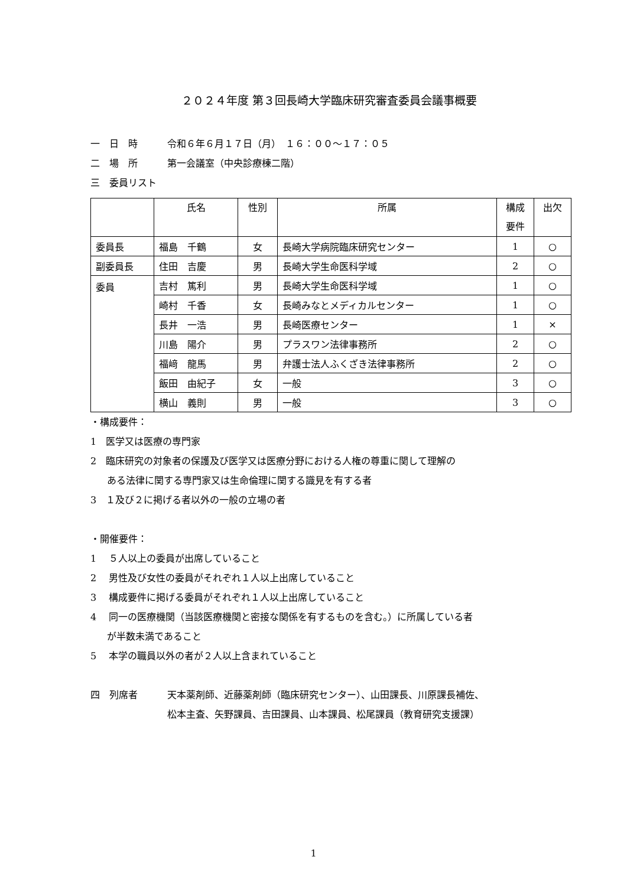２０２４年度 第３回長崎大学臨床研究審査委員会議事概要
一　日　時 令和６年６月１７日（月）　１６：００～１７：０５
二　場　所 第一会議室（中央診療棟二階）
三　委員リスト
| | 氏名 | 性別 | 所属 | 構成 要件 | 出欠 |
| --- | --- | --- | --- | --- | --- |
| 委員長 | 福島 千鶴 | 女 | 長崎大学病院臨床研究センター | 1 | ○ |
| 副委員長 | 住田 吉慶 | 男 | 長崎大学生命医科学域 | 2 | ○ |
| 委員 | 吉村 篤利 | 男 | 長崎大学生命医科学域 | 1 | ○ |
| | 崎村 千香 | 女 | 長崎みなとメディカルセンター | 1 | ○ |
| | 長井 一浩 | 男 | 長崎医療センター | 1 | × |
| | 川島 陽介 | 男 | プラスワン法律事務所 | 2 | ○ |
| | 福﨑 龍馬 | 男 | 弁護士法人ふくざき法律事務所 | 2 | ○ |
| | 飯田 由紀子 | 女 | 一般 | 3 | ○ |
| | 横山 義則 | 男 | 一般 | 3 | ○ |
・構成要件：
1　医学又は医療の専門家
2　臨床研究の対象者の保護及び医学又は医療分野における人権の尊重に関して理解の
ある法律に関する専門家又は生命倫理に関する識見を有する者
3　１及び２に掲げる者以外の一般の立場の者
・開催要件：
1　 ５人以上の委員が出席していること
2　 男性及び女性の委員がそれぞれ１人以上出席していること
3　 構成要件に掲げる委員がそれぞれ１人以上出席していること
4　 同一の医療機関（当該医療機関と密接な関係を有するものを含む。）に所属している者
が半数未満であること
5　 本学の職員以外の者が２人以上含まれていること
四　列席者 天本薬剤師、近藤薬剤師（臨床研究センター）、山田課長、川原課長補佐、
松本主査、矢野課員、吉田課員、山本課員、松尾課員（教育研究支援課）
1